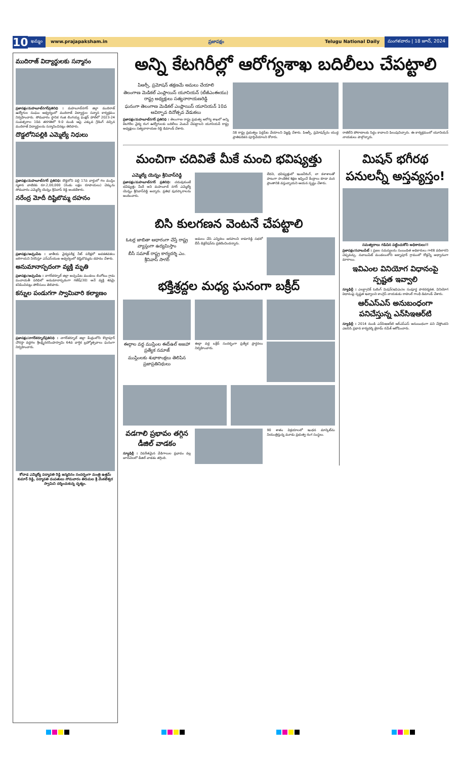10
ఖమ్మం
www.prajapaksham.in ప్రజాపక్షం Telugu National Daily
మంగళవారం | 18 జూన్, 2024
ముదిరాజ్ విద్యార్థులకు సన్మానం
ప్రజాపక్షం/మహబూబ్‌నగర్‌ప్రతినిధి : మహబూబ్‌నగర్ జిల్లా ముదిరాజ్ ఉద్యోగుల సంఘం ఆధ్వర్యంలో ముదిరాజ్ విద్యార్థుల సన్మాన కార్యక్రమం నిర్వహించారు. సోమవారం స్థానిక గంజి లింగయ్య ఫంక్షన్ హాల్‌లో 2023-24 సంవత్సరాల 10వ తరగతిలో 9.0 నుండి ఆపై ఎక్కువ గ్రేడింగ్ వచ్చిన ముదిరాజ్ విద్యార్థులను సన్మానించినట్లు తెలిపారు.
దొడ్డలోనిపల్లికి ఎమ్మెల్యే నిధులు
ప్రజాపక్షం/మహబూబ్‌నగర్ ప్రతినిధి: దొడ్డలోని పల్లి 17వ వార్డులో గల ముస్లిం స్మశాన వాటికకు రూ.2,00,000 (రెండు లక్షల రూపాయలు) చెక్కును సోమవారం ఎమ్మెల్యే యెన్నం శ్రీనివాస్ రెడ్డి అందజేశారు.
నరేంద్ర మోదీ దిష్టిబొమ్మ దహనం
ప్రజాపక్షం/అచ్చంపేట : జాతీయ వైద్యపరీక్ష నీట్ పరీక్షలో అవకతవకలు జరిగాయని నిరసిస్తూ ఎన్‌ఎస్‌యుఐ ఆధ్వర్యంలో దిష్టిబొమ్మను దహనం చేశారు.
అనుమానాస్పదంగా వ్యక్తి మృతి
ప్రజాపక్షం/అచ్చంపేట : నాగర్‌కర్నూల్ జిల్లా అచ్చంపేట మండలం లింగోటం గ్రామ పంచాయతీ పరిధిలో అనుమానాస్పదంగా గణేష్(30) అనే వ్యక్తి శవమై కనిపించినట్లు పోలీసులు తెలిపారు.
కన్నుల పండుగగా స్వామివారి కల్యాణం
ప్రజాపక్షం/నాగర్‌కర్నూల్‌ప్రతినిధి : నాగర్‌కర్నూల్ జిల్లా కేంద్రంలోని కొల్లాపూర్ చౌరస్తా వద్దగల శ్రీలక్ష్మీనరసింహస్వామి 64వ వార్షిక బ్రహ్మోత్సవాలు ఘనంగా నిర్వహించారు.
కోదాడ ఎమ్మెల్యే పద్మావతి రెడ్డి జన్మదినం సందర్భంగా మంత్రి ఉత్తమ్ కుమార్ రెడ్డి, పద్మావతి దంపతులు సోమవారం తిరుమల శ్రీ వేంకటేశ్వర స్వామిని దర్శించుకున్న దృశ్యం.
అన్ని కేటగిరీల్లో ఆరోగ్యశాఖ బదిలీలు చేపట్టాలి
పిఆర్సీ, ప్రమోషన్ తక్షణమే అమలు చేయాలి
తెలంగాణ మెడికల్ ఎంప్లాయిస్ యూనియన్ (టీజీఎంఈయు) రాష్ట్ర అధ్యక్షులు సత్యనారాయణరెడ్డి
ఘనంగా తెలంగాణ మెడికల్ ఎంప్లాయిస్ యూనియన్ 10వ ఆవిర్భావ దినోత్సవ వేడుకలు
ప్రజాపక్షం/మహబూబ్‌నగర్ ప్రతినిధి : తెలంగాణ రాష్ట్ర ప్రభుత్వ ఆరోగ్య శాఖలో అన్ని కేటగిరీల వైద్య రంగ ఉద్యోగులకు బదిలీలు వెంటనే చేపట్టాలని యూనియన్ రాష్ట్ర అధ్యక్షులు సత్యనారాయణ రెడ్డి డిమాండ్ చేశారు.
నికి రాష్ట్ర ప్రభుత్వం పెద్దపీట వేయాలని విజ్ఞప్తి చేశారు. పిఆర్సీ, ప్రమోషన్స్‌ను యుద్ధ ప్రాతిపదికన పూర్తిచేయాలని కోరారు.
రాజీలేని పోరాటాలకు సిద్ధం కావాలని పిలుపునిచ్చారు. ఈ కార్యక్రమంలో యూనియన్ నాయకులు పాల్గొన్నారు.
మంచిగా చదివితే మీకే మంచి భవిష్యత్తు
ఎమ్మెల్యే యెన్నం శ్రీనివాస్‌రెడ్డి
ప్రజాపక్షం/మహబూబ్‌నగర్ ప్రతినిధి: చదువుకుంటే భవిష్యత్తు మీదే అని మహబూబ్ నగర్ ఎమ్మెల్యే యెన్నం శ్రీనివాస్‌రెడ్డి అన్నారు. ప్రతిభ పురస్కారాలను అందించారు.
లేదని, భవిష్యత్తులో ఇంజనీరింగ్, లా కళాశాలతో పాటుగా సాంకేతిక శిక్షణ ఇప్పించే కేంద్రాలు కూడా మన ప్రాంతానికి వస్తున్నాయని ఆయన స్పష్టం చేశారు.
బిసి కులగణన వెంటనే చేపట్టాలి
ఓటర్ల జాబితా ఆధారంగా చేస్తే రాష్ట్ర వ్యాప్తంగా ఉద్యమిస్తాం
బీసీ సమాజ్ రాష్ట్ర కార్యదర్శి ఎం. శ్రీనివాస్ సాగర్
అమలు చేసి ఎన్నికలు జరపాలని కామారెడ్డి సభలో బీసీ డిక్లరేషన్‌ను ప్రకటించిందన్నారు.
భక్తిశ్రద్దల మధ్య ఘనంగా బక్రీద్
ఈద్గాల వద్ద ముస్లింల ఈద్‌ఉల్ అజహా ప్రత్యేక నమాజ్
ముస్లింలకు శుభాకాంక్షలు తెలిపిన ప్రజాప్రతినిధులు
ఈద్గా వద్ద బక్రీద్ సందర్భంగా ప్రత్యేక ప్రార్థనలు నిర్వహించారు.
వడగాలి ప్రభావం తగ్గిన డీజిల్ వాడకం
న్యూఢిల్లీ : విపరీతమైన వేడిగాలుల ప్రభావం వల్ల జూన్‌నెలలో డీజిల్ వాడకం తగ్గింది.
90 శాతం విక్రయాలలో ఇంధన మార్కెట్‌ను నియంత్రిస్తున్న మూడు ప్రభుత్వ రంగ సంస్థలు.
మిషన్ భగీరథ పనులన్నీ అస్తవ్యస్తం!
సమత్వరాలు గడిచిన పట్టించుకోని అధికారులు!!
ప్రజాపక్షం/నవాబుపేట్ : ప్రజల సమస్యలను సంబంధిత అధికారులు గాలికి వదిలారని చెప్పవచ్చు. నవాబుపేట్ మండలంలోని అక్నాపూర్ గ్రామంలో రోడ్లన్నీ అధ్వానంగా మారాయి.
ఇవిఎంల వినియోగ విధానంపై స్పష్టత ఇవ్వాలి
న్యూఢిల్లీ : ఎలక్ట్రానిక్ ఓటింగ్ మిషన్(ఇవిఎం)ల సంపూర్ణ పారదర్శకత, వినియోగ విధానంపై స్పష్టత ఇవ్వాలని కాంగ్రెస్ నాయకుడు రాహుల్ గాంధీ డిమాండ్ చేశారు.
ఆర్‌ఎస్‌ఎస్ అనుబంధంగా పనిచేస్తున్న ఎన్‌సిఇఆర్‌టి
న్యూఢిల్లీ : 2014 నుండి ఎన్‌సిఇఆర్‌టి ఆర్‌ఎస్‌ఎస్ అనుబంధంగా పని చేస్తోందని ఎఐసిసి ప్రధాన కార్యదర్శి జైరామ్ రమేశ్ ఆరోపించారు.